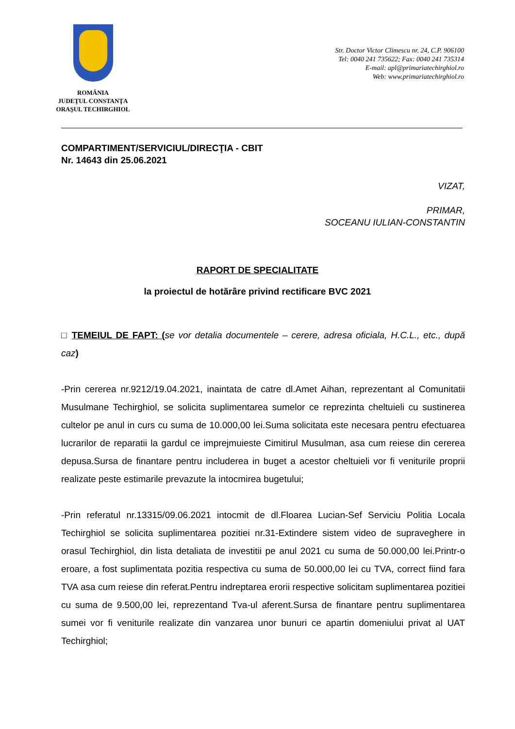ROMÂNIA
JUDEŢUL CONSTANŢA
ORAŞUL TECHIRGHIOL
Str. Doctor Victor Climescu nr. 24, C.P. 906100
Tel: 0040 241 735622; Fax: 0040 241 735314
E-mail: apl@primariatechirghiol.ro
Web: www.primariatechirghiol.ro
COMPARTIMENT/SERVICIUL/DIRECŢIA - CBIT
Nr. 14643 din 25.06.2021
VIZAT,
PRIMAR,
SOCEANU IULIAN-CONSTANTIN
RAPORT DE SPECIALITATE
la proiectul de hotărâre privind rectificare BVC 2021
□ TEMEIUL DE FAPT: (se vor detalia documentele – cerere, adresa oficiala, H.C.L., etc., după caz)
-Prin cererea nr.9212/19.04.2021, inaintata de catre dl.Amet Aihan, reprezentant al Comunitatii Musulmane Techirghiol, se solicita suplimentarea sumelor ce reprezinta cheltuieli cu sustinerea cultelor pe anul in curs cu suma de 10.000,00 lei.Suma solicitata este necesara pentru efectuarea lucrarilor de reparatii la gardul ce imprejmuieste Cimitirul Musulman, asa cum reiese din cererea depusa.Sursa de finantare pentru includerea in buget a acestor cheltuieli vor fi veniturile proprii realizate peste estimarile prevazute la intocmirea bugetului;
-Prin referatul nr.13315/09.06.2021 intocmit de dl.Floarea Lucian-Sef Serviciu Politia Locala Techirghiol se solicita suplimentarea pozitiei nr.31-Extindere sistem video de supraveghere in orasul Techirghiol, din lista detaliata de investitii pe anul 2021 cu suma de 50.000,00 lei.Printr-o eroare, a fost suplimentata pozitia respectiva cu suma de 50.000,00 lei cu TVA, correct fiind fara TVA asa cum reiese din referat.Pentru indreptarea erorii respective solicitam suplimentarea pozitiei cu suma de 9.500,00 lei, reprezentand Tva-ul aferent.Sursa de finantare pentru suplimentarea sumei vor fi veniturile realizate din vanzarea unor bunuri ce apartin domeniului privat al UAT Techirghiol;